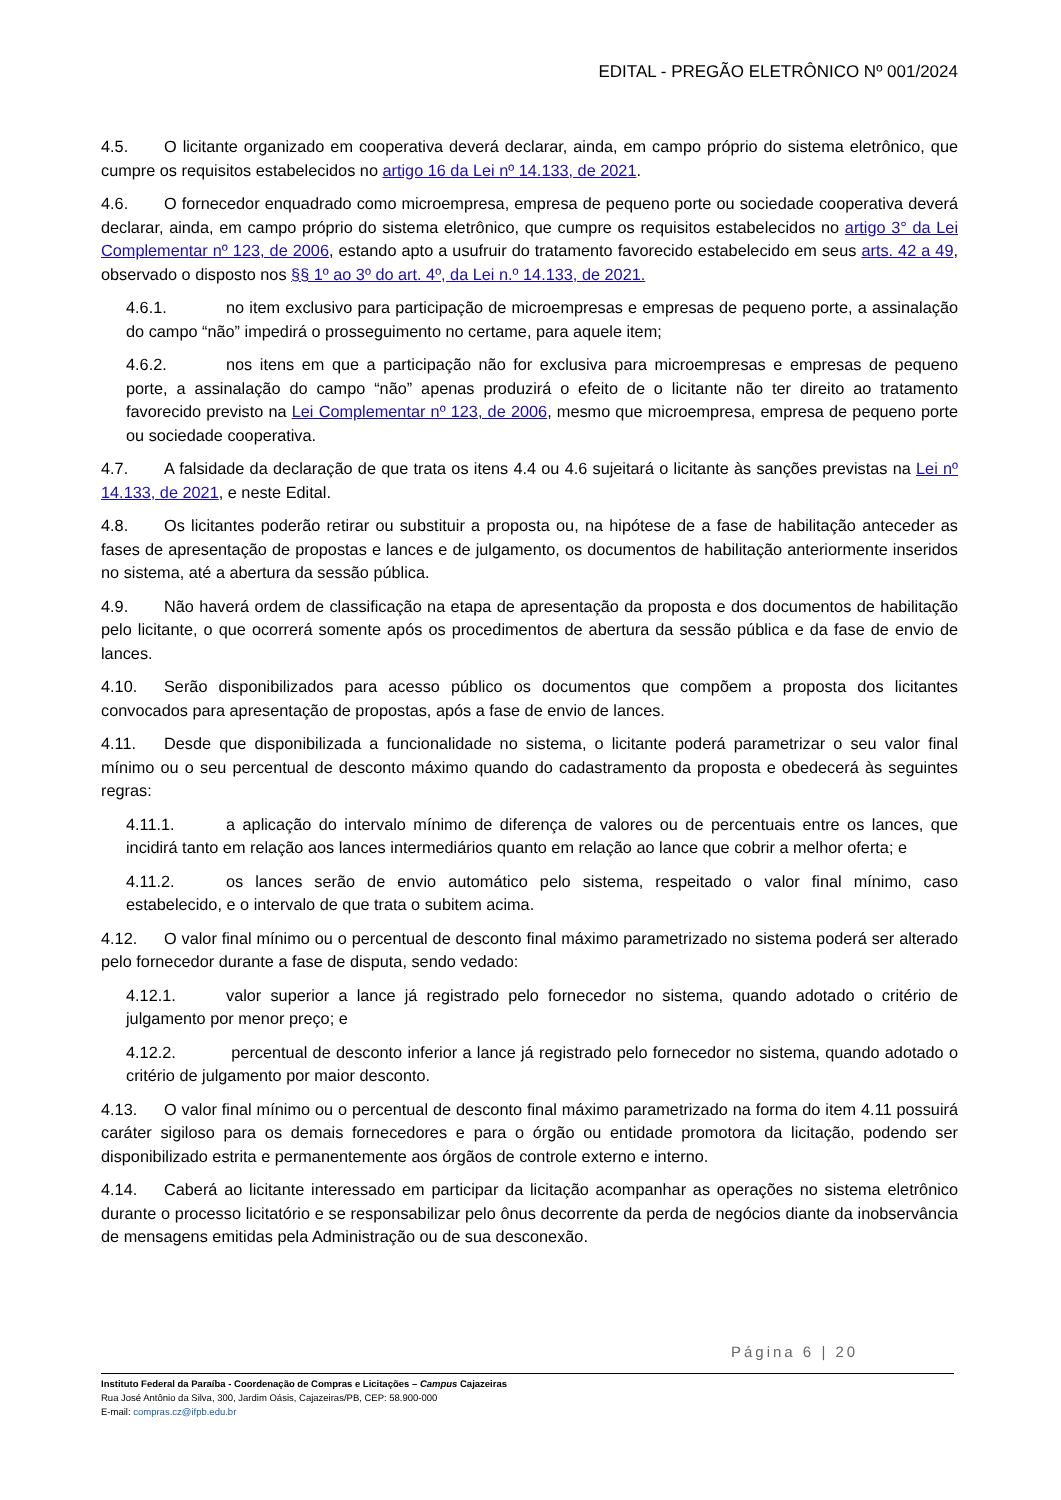EDITAL - PREGÃO ELETRÔNICO Nº 001/2024
4.5. O licitante organizado em cooperativa deverá declarar, ainda, em campo próprio do sistema eletrônico, que cumpre os requisitos estabelecidos no artigo 16 da Lei nº 14.133, de 2021.
4.6. O fornecedor enquadrado como microempresa, empresa de pequeno porte ou sociedade cooperativa deverá declarar, ainda, em campo próprio do sistema eletrônico, que cumpre os requisitos estabelecidos no artigo 3° da Lei Complementar nº 123, de 2006, estando apto a usufruir do tratamento favorecido estabelecido em seus arts. 42 a 49, observado o disposto nos §§ 1º ao 3º do art. 4º, da Lei n.º 14.133, de 2021.
4.6.1. no item exclusivo para participação de microempresas e empresas de pequeno porte, a assinalação do campo “não” impedirá o prosseguimento no certame, para aquele item;
4.6.2. nos itens em que a participação não for exclusiva para microempresas e empresas de pequeno porte, a assinalação do campo “não” apenas produzirá o efeito de o licitante não ter direito ao tratamento favorecido previsto na Lei Complementar nº 123, de 2006, mesmo que microempresa, empresa de pequeno porte ou sociedade cooperativa.
4.7. A falsidade da declaração de que trata os itens 4.4 ou 4.6 sujeitará o licitante às sanções previstas na Lei nº 14.133, de 2021, e neste Edital.
4.8. Os licitantes poderão retirar ou substituir a proposta ou, na hipótese de a fase de habilitação anteceder as fases de apresentação de propostas e lances e de julgamento, os documentos de habilitação anteriormente inseridos no sistema, até a abertura da sessão pública.
4.9. Não haverá ordem de classificação na etapa de apresentação da proposta e dos documentos de habilitação pelo licitante, o que ocorrerá somente após os procedimentos de abertura da sessão pública e da fase de envio de lances.
4.10. Serão disponibilizados para acesso público os documentos que compõem a proposta dos licitantes convocados para apresentação de propostas, após a fase de envio de lances.
4.11. Desde que disponibilizada a funcionalidade no sistema, o licitante poderá parametrizar o seu valor final mínimo ou o seu percentual de desconto máximo quando do cadastramento da proposta e obedecerá às seguintes regras:
4.11.1. a aplicação do intervalo mínimo de diferença de valores ou de percentuais entre os lances, que incidirá tanto em relação aos lances intermediários quanto em relação ao lance que cobrir a melhor oferta; e
4.11.2. os lances serão de envio automático pelo sistema, respeitado o valor final mínimo, caso estabelecido, e o intervalo de que trata o subitem acima.
4.12. O valor final mínimo ou o percentual de desconto final máximo parametrizado no sistema poderá ser alterado pelo fornecedor durante a fase de disputa, sendo vedado:
4.12.1. valor superior a lance já registrado pelo fornecedor no sistema, quando adotado o critério de julgamento por menor preço; e
4.12.2. percentual de desconto inferior a lance já registrado pelo fornecedor no sistema, quando adotado o critério de julgamento por maior desconto.
4.13. O valor final mínimo ou o percentual de desconto final máximo parametrizado na forma do item 4.11 possuirá caráter sigiloso para os demais fornecedores e para o órgão ou entidade promotora da licitação, podendo ser disponibilizado estrita e permanentemente aos órgãos de controle externo e interno.
4.14. Caberá ao licitante interessado em participar da licitação acompanhar as operações no sistema eletrônico durante o processo licitatório e se responsabilizar pelo ônus decorrente da perda de negócios diante da inobservância de mensagens emitidas pela Administração ou de sua desconexão.
Página 6 | 20
Instituto Federal da Paraíba - Coordenação de Compras e Licitações – Campus Cajazeiras
Rua José Antônio da Silva, 300, Jardim Oásis, Cajazeiras/PB, CEP: 58.900-000
E-mail: compras.cz@ifpb.edu.br